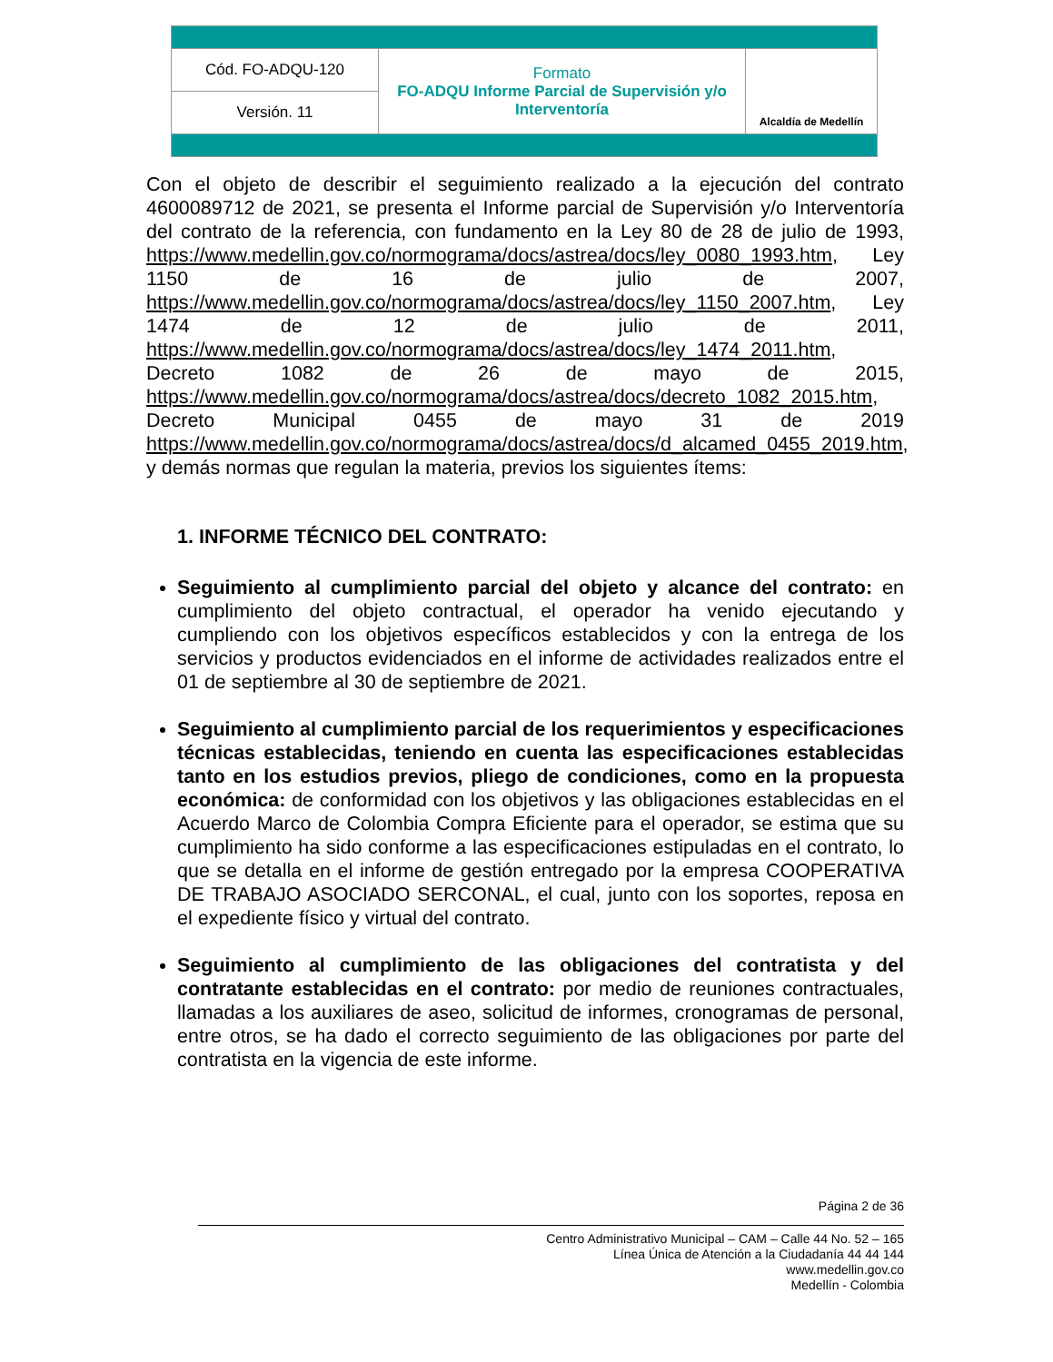| Cód. FO-ADQU-120 | Formato FO-ADQU Informe Parcial de Supervisión y/o Interventoría | Alcaldía de Medellín |
| Versión. 11 | | |
Con el objeto de describir el seguimiento realizado a la ejecución del contrato 4600089712 de 2021, se presenta el Informe parcial de Supervisión y/o Interventoría del contrato de la referencia, con fundamento en la Ley 80 de 28 de julio de 1993, https://www.medellin.gov.co/normograma/docs/astrea/docs/ley_0080_1993.htm, Ley 1150 de 16 de julio de 2007, https://www.medellin.gov.co/normograma/docs/astrea/docs/ley_1150_2007.htm, Ley 1474 de 12 de julio de 2011, https://www.medellin.gov.co/normograma/docs/astrea/docs/ley_1474_2011.htm, Decreto 1082 de 26 de mayo de 2015, https://www.medellin.gov.co/normograma/docs/astrea/docs/decreto_1082_2015.htm, Decreto Municipal 0455 de mayo 31 de 2019 https://www.medellin.gov.co/normograma/docs/astrea/docs/d_alcamed_0455_2019.htm, y demás normas que regulan la materia, previos los siguientes ítems:
1. INFORME TÉCNICO DEL CONTRATO:
Seguimiento al cumplimiento parcial del objeto y alcance del contrato: en cumplimiento del objeto contractual, el operador ha venido ejecutando y cumpliendo con los objetivos específicos establecidos y con la entrega de los servicios y productos evidenciados en el informe de actividades realizados entre el 01 de septiembre al 30 de septiembre de 2021.
Seguimiento al cumplimiento parcial de los requerimientos y especificaciones técnicas establecidas, teniendo en cuenta las especificaciones establecidas tanto en los estudios previos, pliego de condiciones, como en la propuesta económica: de conformidad con los objetivos y las obligaciones establecidas en el Acuerdo Marco de Colombia Compra Eficiente para el operador, se estima que su cumplimiento ha sido conforme a las especificaciones estipuladas en el contrato, lo que se detalla en el informe de gestión entregado por la empresa COOPERATIVA DE TRABAJO ASOCIADO SERCONAL, el cual, junto con los soportes, reposa en el expediente físico y virtual del contrato.
Seguimiento al cumplimiento de las obligaciones del contratista y del contratante establecidas en el contrato: por medio de reuniones contractuales, llamadas a los auxiliares de aseo, solicitud de informes, cronogramas de personal, entre otros, se ha dado el correcto seguimiento de las obligaciones por parte del contratista en la vigencia de este informe.
Página 2 de 36
Centro Administrativo Municipal – CAM – Calle 44 No. 52 – 165
Línea Única de Atención a la Ciudadanía 44 44 144
www.medellin.gov.co
Medellín - Colombia